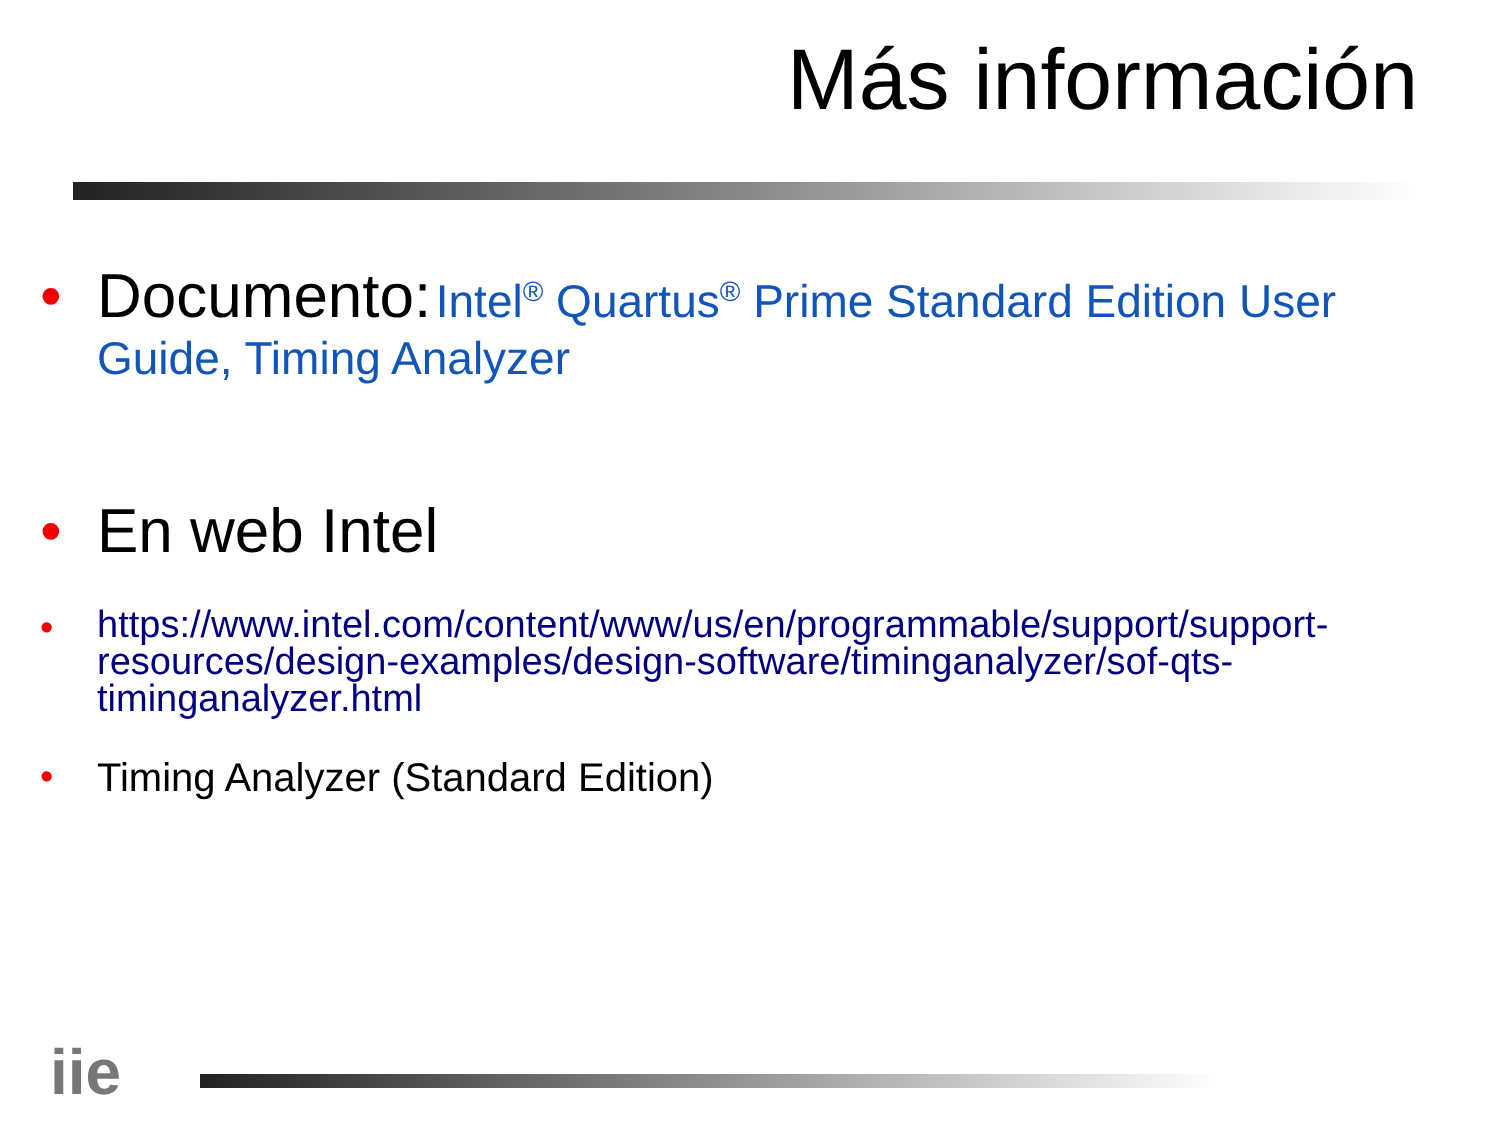Más información
• Documento: Intel<sup>®</sup> Quartus<sup>®</sup> Prime Standard Edition User Guide, Timing Analyzer
• En web Intel
• https://www.intel.com/content/www/us/en/programmable/support/support-resources/design-examples/design-software/timinganalyzer/sof-qts-timinganalyzer.html
• Timing Analyzer (Standard Edition)
iie